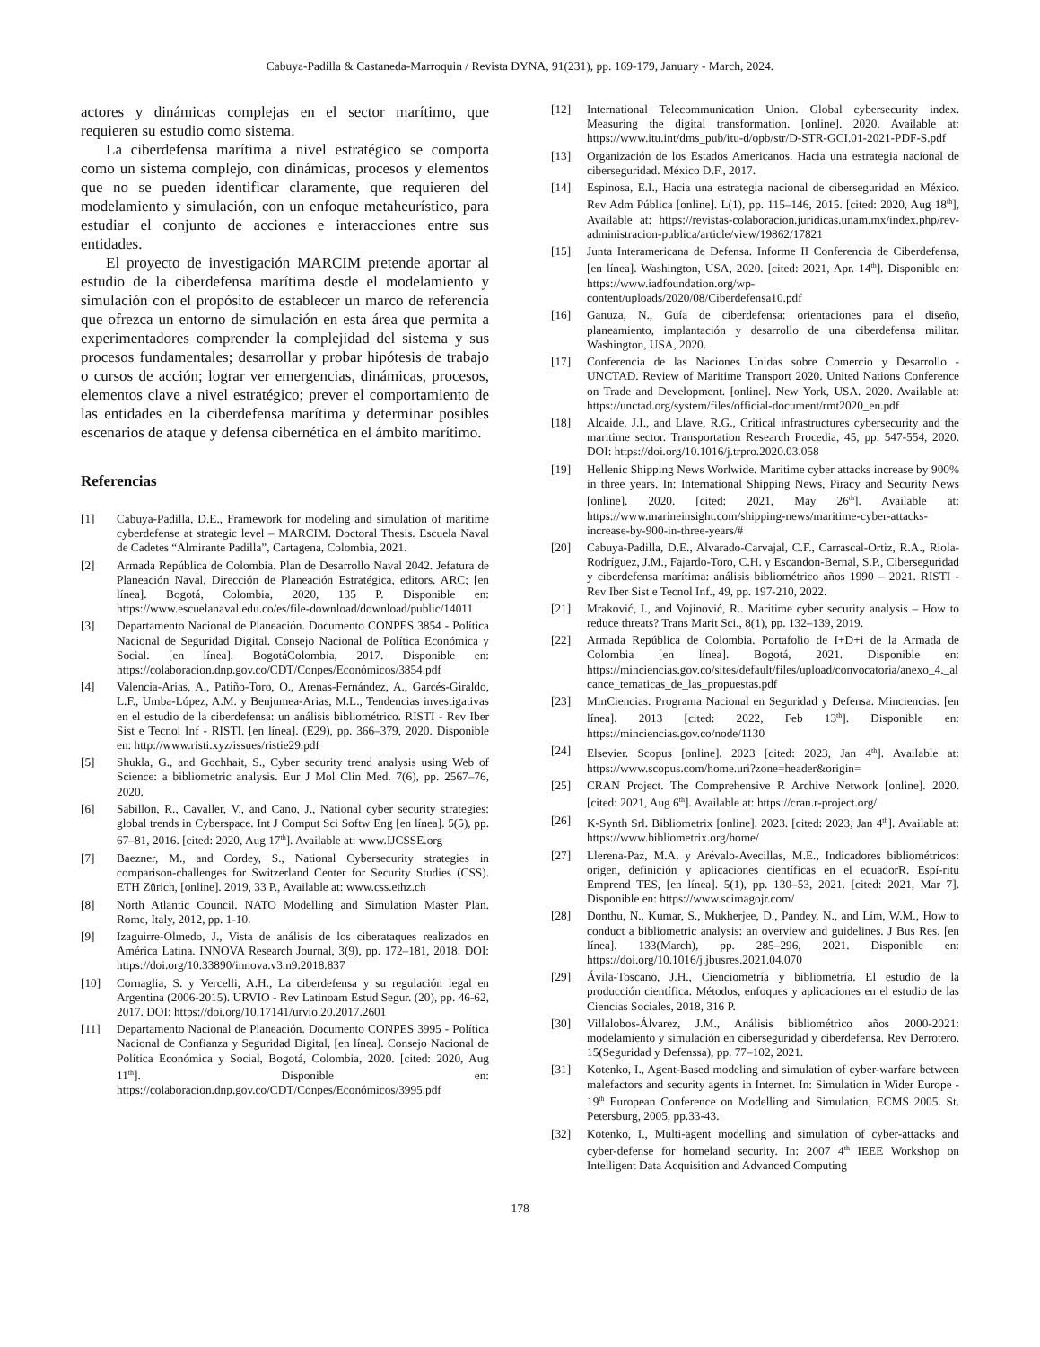Cabuya-Padilla & Castaneda-Marroquin / Revista DYNA, 91(231), pp. 169-179, January - March, 2024.
actores y dinámicas complejas en el sector marítimo, que requieren su estudio como sistema.
La ciberdefensa marítima a nivel estratégico se comporta como un sistema complejo, con dinámicas, procesos y elementos que no se pueden identificar claramente, que requieren del modelamiento y simulación, con un enfoque metaheurístico, para estudiar el conjunto de acciones e interacciones entre sus entidades.
El proyecto de investigación MARCIM pretende aportar al estudio de la ciberdefensa marítima desde el modelamiento y simulación con el propósito de establecer un marco de referencia que ofrezca un entorno de simulación en esta área que permita a experimentadores comprender la complejidad del sistema y sus procesos fundamentales; desarrollar y probar hipótesis de trabajo o cursos de acción; lograr ver emergencias, dinámicas, procesos, elementos clave a nivel estratégico; prever el comportamiento de las entidades en la ciberdefensa marítima y determinar posibles escenarios de ataque y defensa cibernética en el ámbito marítimo.
Referencias
[1] Cabuya-Padilla, D.E., Framework for modeling and simulation of maritime cyberdefense at strategic level – MARCIM. Doctoral Thesis. Escuela Naval de Cadetes “Almirante Padilla”, Cartagena, Colombia, 2021.
[2] Armada República de Colombia. Plan de Desarrollo Naval 2042. Jefatura de Planeación Naval, Dirección de Planeación Estratégica, editors. ARC; [en línea]. Bogotá, Colombia, 2020, 135 P. Disponible en: https://www.escuelanaval.edu.co/es/file-download/download/public/14011
[3] Departamento Nacional de Planeación. Documento CONPES 3854 - Política Nacional de Seguridad Digital. Consejo Nacional de Política Económica y Social. [en línea]. BogotáColombia, 2017. Disponible en: https://colaboracion.dnp.gov.co/CDT/Conpes/Económicos/3854.pdf
[4] Valencia-Arias, A., Patiño-Toro, O., Arenas-Fernández, A., Garcés-Giraldo, L.F., Umba-López, A.M. y Benjumea-Arias, M.L., Tendencias investigativas en el estudio de la ciberdefensa: un análisis bibliométrico. RISTI - Rev Iber Sist e Tecnol Inf - RISTI. [en línea]. (E29), pp. 366–379, 2020. Disponible en: http://www.risti.xyz/issues/ristie29.pdf
[5] Shukla, G., and Gochhait, S., Cyber security trend analysis using Web of Science: a bibliometric analysis. Eur J Mol Clin Med. 7(6), pp. 2567–76, 2020.
[6] Sabillon, R., Cavaller, V., and Cano, J., National cyber security strategies: global trends in Cyberspace. Int J Comput Sci Softw Eng [en línea]. 5(5), pp. 67–81, 2016. [cited: 2020, Aug 17<sup>th</sup>]. Available at: www.IJCSSE.org
[7] Baezner, M., and Cordey, S., National Cybersecurity strategies in comparison-challenges for Switzerland Center for Security Studies (CSS). ETH Zürich, [online]. 2019, 33 P., Available at: www.css.ethz.ch
[8] North Atlantic Council. NATO Modelling and Simulation Master Plan. Rome, Italy, 2012, pp. 1-10.
[9] Izaguirre-Olmedo, J., Vista de análisis de los ciberataques realizados en América Latina. INNOVA Research Journal, 3(9), pp. 172–181, 2018. DOI: https://doi.org/10.33890/innova.v3.n9.2018.837
[10] Cornaglia, S. y Vercelli, A.H., La ciberdefensa y su regulación legal en Argentina (2006-2015). URVIO - Rev Latinoam Estud Segur. (20), pp. 46-62, 2017. DOI: https://doi.org/10.17141/urvio.20.2017.2601
[11] Departamento Nacional de Planeación. Documento CONPES 3995 - Política Nacional de Confianza y Seguridad Digital, [en línea]. Consejo Nacional de Política Económica y Social, Bogotá, Colombia, 2020. [cited: 2020, Aug 11<sup>th</sup>]. Disponible en: https://colaboracion.dnp.gov.co/CDT/Conpes/Económicos/3995.pdf
[12] International Telecommunication Union. Global cybersecurity index. Measuring the digital transformation. [online]. 2020. Available at: https://www.itu.int/dms_pub/itu-d/opb/str/D-STR-GCI.01-2021-PDF-S.pdf
[13] Organización de los Estados Americanos. Hacia una estrategia nacional de ciberseguridad. México D.F., 2017.
[14] Espinosa, E.I., Hacia una estrategia nacional de ciberseguridad en México. Rev Adm Pública [online]. L(1), pp. 115–146, 2015. [cited: 2020, Aug 18<sup>th</sup>], Available at: https://revistas-colaboracion.juridicas.unam.mx/index.php/rev-administracion-publica/article/view/19862/17821
[15] Junta Interamericana de Defensa. Informe II Conferencia de Ciberdefensa, [en línea]. Washington, USA, 2020. [cited: 2021, Apr. 14<sup>th</sup>]. Disponible en: https://www.iadfoundation.org/wp-content/uploads/2020/08/Ciberdefensa10.pdf
[16] Ganuza, N., Guía de ciberdefensa: orientaciones para el diseño, planeamiento, implantación y desarrollo de una ciberdefensa militar. Washington, USA, 2020.
[17] Conferencia de las Naciones Unidas sobre Comercio y Desarrollo - UNCTAD. Review of Maritime Transport 2020. United Nations Conference on Trade and Development. [online]. New York, USA. 2020. Available at: https://unctad.org/system/files/official-document/rmt2020_en.pdf
[18] Alcaide, J.I., and Llave, R.G., Critical infrastructures cybersecurity and the maritime sector. Transportation Research Procedia, 45, pp. 547-554, 2020. DOI: https://doi.org/10.1016/j.trpro.2020.03.058
[19] Hellenic Shipping News Worlwide. Maritime cyber attacks increase by 900% in three years. In: International Shipping News, Piracy and Security News [online]. 2020. [cited: 2021, May 26<sup>th</sup>]. Available at: https://www.marineinsight.com/shipping-news/maritime-cyber-attacks-increase-by-900-in-three-years/#
[20] Cabuya-Padilla, D.E., Alvarado-Carvajal, C.F., Carrascal-Ortiz, R.A., Riola-Rodríguez, J.M., Fajardo-Toro, C.H. y Escandon-Bernal, S.P., Ciberseguridad y ciberdefensa marítima: análisis bibliométrico años 1990 – 2021. RISTI - Rev Iber Sist e Tecnol Inf., 49, pp. 197-210, 2022.
[21] Mraković, I., and Vojinović, R.. Maritime cyber security analysis – How to reduce threats? Trans Marit Sci., 8(1), pp. 132–139, 2019.
[22] Armada República de Colombia. Portafolio de I+D+i de la Armada de Colombia [en línea]. Bogotá, 2021. Disponible en: https://minciencias.gov.co/sites/default/files/upload/convocatoria/anexo_4._alcance_tematicas_de_las_propuestas.pdf
[23] MinCiencias. Programa Nacional en Seguridad y Defensa. Minciencias. [en línea]. 2013 [cited: 2022, Feb 13<sup>th</sup>]. Disponible en: https://minciencias.gov.co/node/1130
[24] Elsevier. Scopus [online]. 2023 [cited: 2023, Jan 4<sup>th</sup>]. Available at: https://www.scopus.com/home.uri?zone=header&origin=
[25] CRAN Project. The Comprehensive R Archive Network [online]. 2020. [cited: 2021, Aug 6<sup>th</sup>]. Available at: https://cran.r-project.org/
[26] K-Synth Srl. Bibliometrix [online]. 2023. [cited: 2023, Jan 4<sup>th</sup>]. Available at: https://www.bibliometrix.org/home/
[27] Llerena-Paz, M.A. y Arévalo-Avecillas, M.E., Indicadores bibliométricos: origen, definición y aplicaciones científicas en el ecuadorR. Espí-ritu Emprend TES, [en línea]. 5(1), pp. 130–53, 2021. [cited: 2021, Mar 7]. Disponible en: https://www.scimagojr.com/
[28] Donthu, N., Kumar, S., Mukherjee, D., Pandey, N., and Lim, W.M., How to conduct a bibliometric analysis: an overview and guidelines. J Bus Res. [en línea]. 133(March), pp. 285–296, 2021. Disponible en: https://doi.org/10.1016/j.jbusres.2021.04.070
[29] Ávila-Toscano, J.H., Cienciometría y bibliometría. El estudio de la producción científica. Métodos, enfoques y aplicaciones en el estudio de las Ciencias Sociales, 2018, 316 P.
[30] Villalobos-Álvarez, J.M., Análisis bibliométrico años 2000-2021: modelamiento y simulación en ciberseguridad y ciberdefensa. Rev Derrotero. 15(Seguridad y Defenssa), pp. 77–102, 2021.
[31] Kotenko, I., Agent-Based modeling and simulation of cyber-warfare between malefactors and security agents in Internet. In: Simulation in Wider Europe - 19<sup>th</sup> European Conference on Modelling and Simulation, ECMS 2005. St. Petersburg, 2005, pp.33-43.
[32] Kotenko, I., Multi-agent modelling and simulation of cyber-attacks and cyber-defense for homeland security. In: 2007 4<sup>th</sup> IEEE Workshop on Intelligent Data Acquisition and Advanced Computing
178